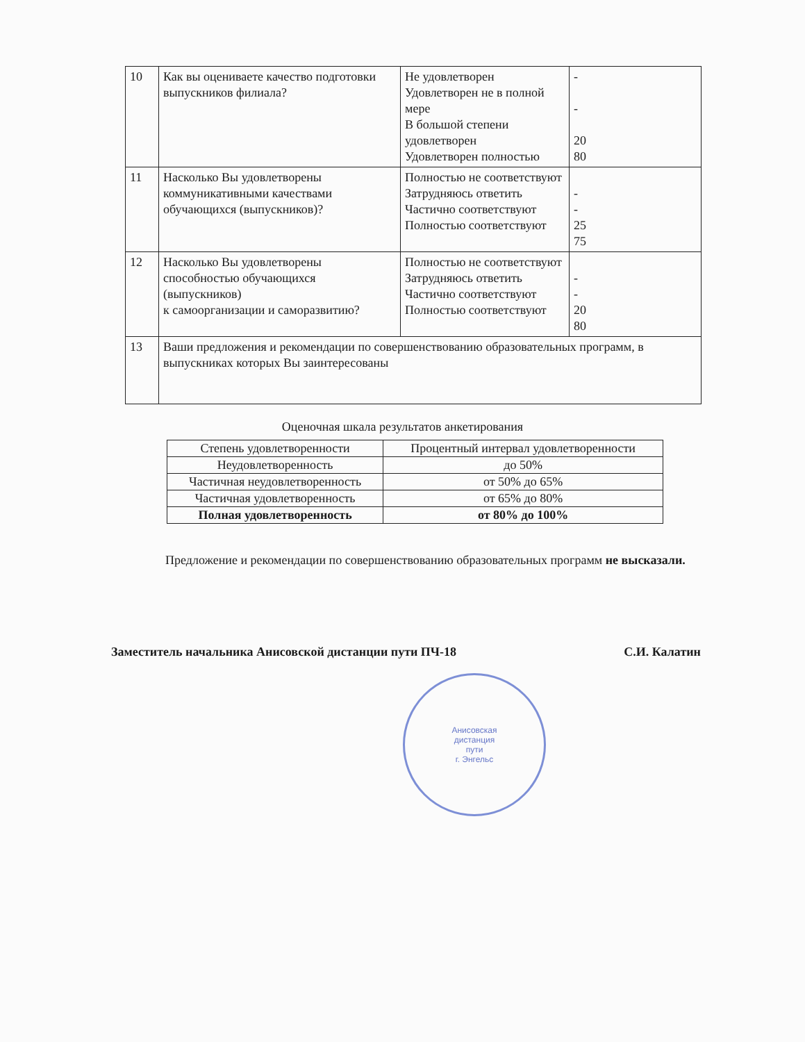| 10 | Как вы оцениваете качество подготовки выпускников филиала? | Не удовлетворен Удовлетворен не в полной мере В большой степени удовлетворен Удовлетворен полностью | - - 20 80 |
| 11 | Насколько Вы удовлетворены коммуникативными качествами обучающихся (выпускников)? | Полностью не соответствуют Затрудняюсь ответить Частично соответствуют Полностью соответствуют | - - 25 75 |
| 12 | Насколько Вы удовлетворены способностью обучающихся (выпускников) к самоорганизации и саморазвитию? | Полностью не соответствуют Затрудняюсь ответить Частично соответствуют Полностью соответствуют | - - 20 80 |
| 13 | Ваши предложения и рекомендации по совершенствованию образовательных программ, в выпускниках которых Вы заинтересованы | | |
Оценочная шкала результатов анкетирования
| Степень удовлетворенности | Процентный интервал удовлетворенности |
| Неудовлетворенность | до 50% |
| Частичная неудовлетворенность | от 50% до 65% |
| Частичная удовлетворенность | от 65% до 80% |
| Полная удовлетворенность | от 80% до 100% |
Предложение и рекомендации по совершенствованию образовательных программ не высказали.
Заместитель начальника Анисовской дистанции пути ПЧ-18 С.И. Калатин
Анисовская
дистанция
пути
г. Энгельс